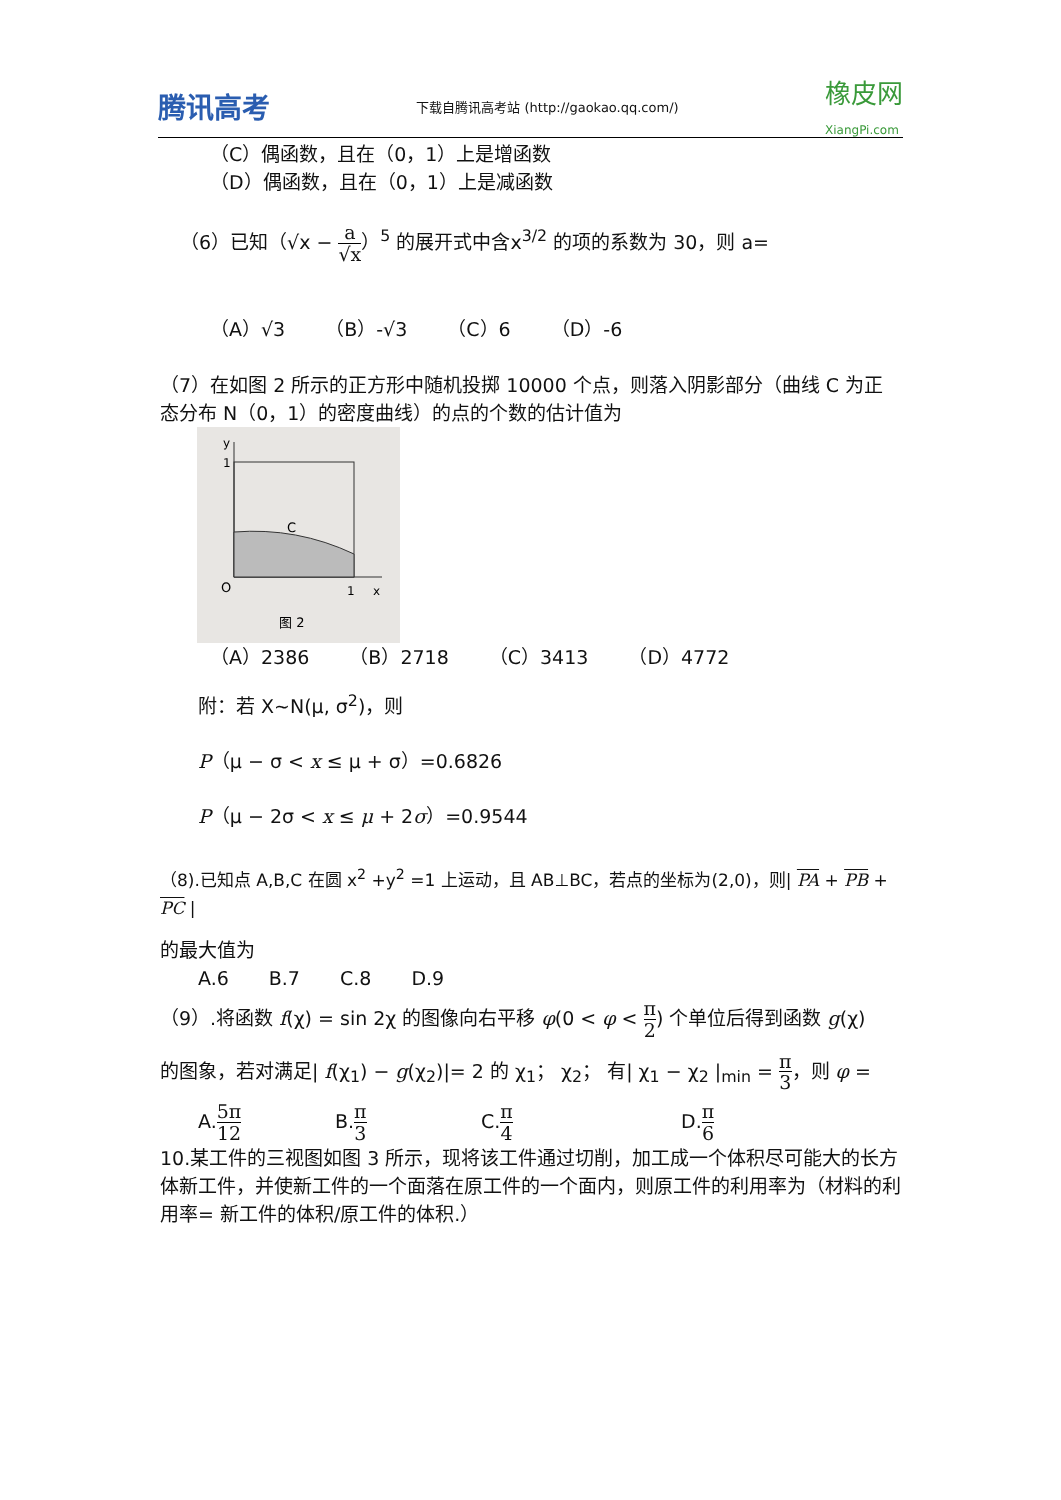腾讯高考 下载自腾讯高考站 (http://gaokao.qq.com/) 橡皮网
XiangPi.com
（C）偶函数，且在（0，1）上是增函数
（D）偶函数，且在（0，1）上是减函数
（6）已知（√x − a √x）<sup>5</sup> 的展开式中含x<sup>3/2</sup> 的项的系数为 30，则 a=
（A）√3 （B）-√3 （C）6 （D）-6
（7）在如图 2 所示的正方形中随机投掷 10000 个点，则落入阴影部分（曲线 C 为正态分布 N（0，1）的密度曲线）的点的个数的估计值为
y
1
C
O
1
x
图 2
（A）2386 （B）2718 （C）3413 （D）4772
附：若 X~N(μ, σ<sup>2</sup>)，则
P（μ − σ < x ≤ μ + σ）=0.6826
P（μ − 2σ < x ≤ μ + 2σ）=0.9544
（8).已知点 A,B,C 在圆 x<sup>2</sup> +y<sup>2</sup> =1 上运动，且 AB⊥BC，若点的坐标为(2,0)，则| PA + PB + PC |
的最大值为
A.6 B.7 C.8 D.9
（9）.将函数 f(χ) = sin 2χ 的图像向右平移 φ(0 < φ < π 2) 个单位后得到函数 g(χ)
的图象，若对满足| f(χ<sub>1</sub>) − g(χ<sub>2</sub>)|= 2 的 χ<sub>1</sub>； χ<sub>2</sub>； 有| χ<sub>1</sub> − χ<sub>2</sub> |<sub>min</sub> = π 3，则 φ =
A.5π 12 B.π 3 C.π 4 D.π 6
10.某工件的三视图如图 3 所示，现将该工件通过切削，加工成一个体积尽可能大的长方体新工件，并使新工件的一个面落在原工件的一个面内，则原工件的利用率为（材料的利用率= 新工件的体积/原工件的体积.）